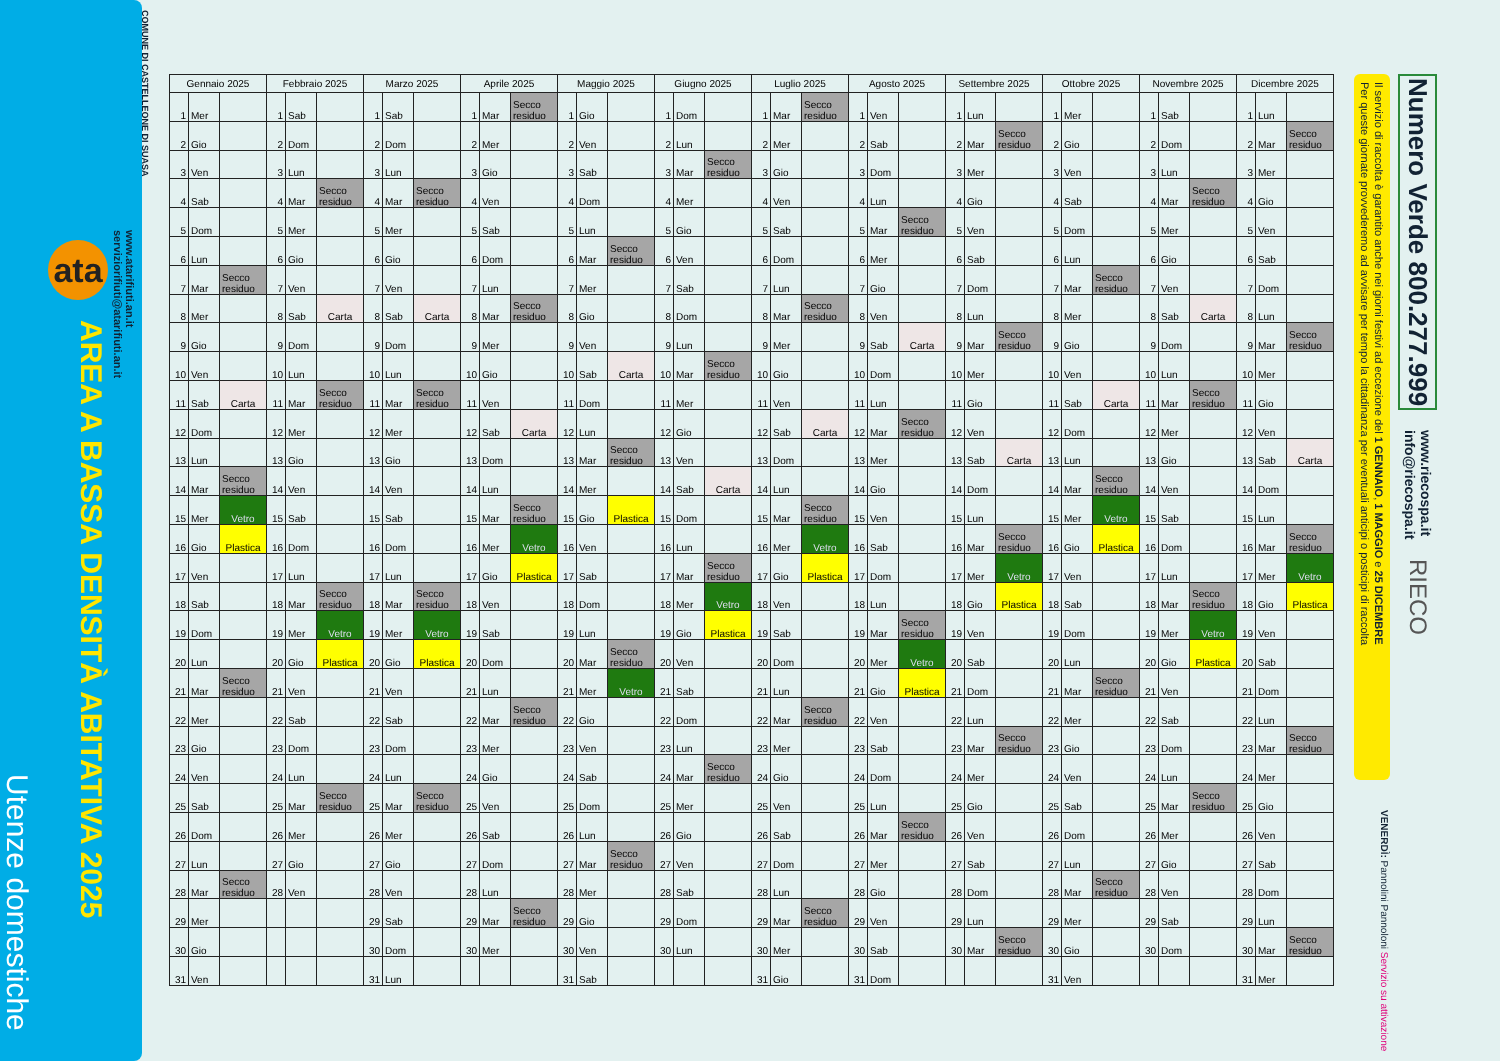COMUNE DI CASTELLEONE DI SUASA
www.atarifiuti.an.it
serviziorifiuti@atarifiuti.an.it
ata
AREA A BASSA DENSITÀ ABITATIVA 2025
Utenze domestiche
| Gennaio 2025 | | | Febbraio 2025 | | | Marzo 2025 | | | Aprile 2025 | | | Maggio 2025 | | | Giugno 2025 | | | Luglio 2025 | | | Agosto 2025 | | | Settembre 2025 | | | Ottobre 2025 | | | Novembre 2025 | | | Dicembre 2025 | | |
| --- | --- | --- | --- | --- | --- | --- | --- | --- | --- | --- | --- | --- | --- | --- | --- | --- | --- | --- | --- | --- | --- | --- | --- | --- | --- | --- | --- | --- | --- | --- | --- | --- | --- | --- | --- |
| 1 | Mer | | 1 | Sab | | 1 | Sab | | 1 | Mar | Secco residuo | 1 | Gio | | 1 | Dom | | 1 | Mar | Secco residuo | 1 | Ven | | 1 | Lun | | 1 | Mer | | 1 | Sab | | 1 | Lun | |
| 2 | Gio | | 2 | Dom | | 2 | Dom | | 2 | Mer | | 2 | Ven | | 2 | Lun | | 2 | Mer | | 2 | Sab | | 2 | Mar | Secco residuo | 2 | Gio | | 2 | Dom | | 2 | Mar | Secco residuo |
| 3 | Ven | | 3 | Lun | | 3 | Lun | | 3 | Gio | | 3 | Sab | | 3 | Mar | Secco residuo | 3 | Gio | | 3 | Dom | | 3 | Mer | | 3 | Ven | | 3 | Lun | | 3 | Mer | |
| 4 | Sab | | 4 | Mar | Secco residuo | 4 | Mar | Secco residuo | 4 | Ven | | 4 | Dom | | 4 | Mer | | 4 | Ven | | 4 | Lun | | 4 | Gio | | 4 | Sab | | 4 | Mar | Secco residuo | 4 | Gio | |
| 5 | Dom | | 5 | Mer | | 5 | Mer | | 5 | Sab | | 5 | Lun | | 5 | Gio | | 5 | Sab | | 5 | Mar | Secco residuo | 5 | Ven | | 5 | Dom | | 5 | Mer | | 5 | Ven | |
| 6 | Lun | | 6 | Gio | | 6 | Gio | | 6 | Dom | | 6 | Mar | Secco residuo | 6 | Ven | | 6 | Dom | | 6 | Mer | | 6 | Sab | | 6 | Lun | | 6 | Gio | | 6 | Sab | |
| 7 | Mar | Secco residuo | 7 | Ven | | 7 | Ven | | 7 | Lun | | 7 | Mer | | 7 | Sab | | 7 | Lun | | 7 | Gio | | 7 | Dom | | 7 | Mar | Secco residuo | 7 | Ven | | 7 | Dom | |
| 8 | Mer | | 8 | Sab | Carta | 8 | Sab | Carta | 8 | Mar | Secco residuo | 8 | Gio | | 8 | Dom | | 8 | Mar | Secco residuo | 8 | Ven | | 8 | Lun | | 8 | Mer | | 8 | Sab | Carta | 8 | Lun | |
| 9 | Gio | | 9 | Dom | | 9 | Dom | | 9 | Mer | | 9 | Ven | | 9 | Lun | | 9 | Mer | | 9 | Sab | Carta | 9 | Mar | Secco residuo | 9 | Gio | | 9 | Dom | | 9 | Mar | Secco residuo |
| 10 | Ven | | 10 | Lun | | 10 | Lun | | 10 | Gio | | 10 | Sab | Carta | 10 | Mar | Secco residuo | 10 | Gio | | 10 | Dom | | 10 | Mer | | 10 | Ven | | 10 | Lun | | 10 | Mer | |
| 11 | Sab | Carta | 11 | Mar | Secco residuo | 11 | Mar | Secco residuo | 11 | Ven | | 11 | Dom | | 11 | Mer | | 11 | Ven | | 11 | Lun | | 11 | Gio | | 11 | Sab | Carta | 11 | Mar | Secco residuo | 11 | Gio | |
| 12 | Dom | | 12 | Mer | | 12 | Mer | | 12 | Sab | Carta | 12 | Lun | | 12 | Gio | | 12 | Sab | Carta | 12 | Mar | Secco residuo | 12 | Ven | | 12 | Dom | | 12 | Mer | | 12 | Ven | |
| 13 | Lun | | 13 | Gio | | 13 | Gio | | 13 | Dom | | 13 | Mar | Secco residuo | 13 | Ven | | 13 | Dom | | 13 | Mer | | 13 | Sab | Carta | 13 | Lun | | 13 | Gio | | 13 | Sab | Carta |
| 14 | Mar | Secco residuo | 14 | Ven | | 14 | Ven | | 14 | Lun | | 14 | Mer | | 14 | Sab | Carta | 14 | Lun | | 14 | Gio | | 14 | Dom | | 14 | Mar | Secco residuo | 14 | Ven | | 14 | Dom | |
| 15 | Mer | Vetro | 15 | Sab | | 15 | Sab | | 15 | Mar | Secco residuo | 15 | Gio | Plastica | 15 | Dom | | 15 | Mar | Secco residuo | 15 | Ven | | 15 | Lun | | 15 | Mer | Vetro | 15 | Sab | | 15 | Lun | |
| 16 | Gio | Plastica | 16 | Dom | | 16 | Dom | | 16 | Mer | Vetro | 16 | Ven | | 16 | Lun | | 16 | Mer | Vetro | 16 | Sab | | 16 | Mar | Secco residuo | 16 | Gio | Plastica | 16 | Dom | | 16 | Mar | Secco residuo |
| 17 | Ven | | 17 | Lun | | 17 | Lun | | 17 | Gio | Plastica | 17 | Sab | | 17 | Mar | Secco residuo | 17 | Gio | Plastica | 17 | Dom | | 17 | Mer | Vetro | 17 | Ven | | 17 | Lun | | 17 | Mer | Vetro |
| 18 | Sab | | 18 | Mar | Secco residuo | 18 | Mar | Secco residuo | 18 | Ven | | 18 | Dom | | 18 | Mer | Vetro | 18 | Ven | | 18 | Lun | | 18 | Gio | Plastica | 18 | Sab | | 18 | Mar | Secco residuo | 18 | Gio | Plastica |
| 19 | Dom | | 19 | Mer | Vetro | 19 | Mer | Vetro | 19 | Sab | | 19 | Lun | | 19 | Gio | Plastica | 19 | Sab | | 19 | Mar | Secco residuo | 19 | Ven | | 19 | Dom | | 19 | Mer | Vetro | 19 | Ven | |
| 20 | Lun | | 20 | Gio | Plastica | 20 | Gio | Plastica | 20 | Dom | | 20 | Mar | Secco residuo | 20 | Ven | | 20 | Dom | | 20 | Mer | Vetro | 20 | Sab | | 20 | Lun | | 20 | Gio | Plastica | 20 | Sab | |
| 21 | Mar | Secco residuo | 21 | Ven | | 21 | Ven | | 21 | Lun | | 21 | Mer | Vetro | 21 | Sab | | 21 | Lun | | 21 | Gio | Plastica | 21 | Dom | | 21 | Mar | Secco residuo | 21 | Ven | | 21 | Dom | |
| 22 | Mer | | 22 | Sab | | 22 | Sab | | 22 | Mar | Secco residuo | 22 | Gio | | 22 | Dom | | 22 | Mar | Secco residuo | 22 | Ven | | 22 | Lun | | 22 | Mer | | 22 | Sab | | 22 | Lun | |
| 23 | Gio | | 23 | Dom | | 23 | Dom | | 23 | Mer | | 23 | Ven | | 23 | Lun | | 23 | Mer | | 23 | Sab | | 23 | Mar | Secco residuo | 23 | Gio | | 23 | Dom | | 23 | Mar | Secco residuo |
| 24 | Ven | | 24 | Lun | | 24 | Lun | | 24 | Gio | | 24 | Sab | | 24 | Mar | Secco residuo | 24 | Gio | | 24 | Dom | | 24 | Mer | | 24 | Ven | | 24 | Lun | | 24 | Mer | |
| 25 | Sab | | 25 | Mar | Secco residuo | 25 | Mar | Secco residuo | 25 | Ven | | 25 | Dom | | 25 | Mer | | 25 | Ven | | 25 | Lun | | 25 | Gio | | 25 | Sab | | 25 | Mar | Secco residuo | 25 | Gio | |
| 26 | Dom | | 26 | Mer | | 26 | Mer | | 26 | Sab | | 26 | Lun | | 26 | Gio | | 26 | Sab | | 26 | Mar | Secco residuo | 26 | Ven | | 26 | Dom | | 26 | Mer | | 26 | Ven | |
| 27 | Lun | | 27 | Gio | | 27 | Gio | | 27 | Dom | | 27 | Mar | Secco residuo | 27 | Ven | | 27 | Dom | | 27 | Mer | | 27 | Sab | | 27 | Lun | | 27 | Gio | | 27 | Sab | |
| 28 | Mar | Secco residuo | 28 | Ven | | 28 | Ven | | 28 | Lun | | 28 | Mer | | 28 | Sab | | 28 | Lun | | 28 | Gio | | 28 | Dom | | 28 | Mar | Secco residuo | 28 | Ven | | 28 | Dom | |
| 29 | Mer | | | | | 29 | Sab | | 29 | Mar | Secco residuo | 29 | Gio | | 29 | Dom | | 29 | Mar | Secco residuo | 29 | Ven | | 29 | Lun | | 29 | Mer | | 29 | Sab | | 29 | Lun | |
| 30 | Gio | | | | | 30 | Dom | | 30 | Mer | | 30 | Ven | | 30 | Lun | | 30 | Mer | | 30 | Sab | | 30 | Mar | Secco residuo | 30 | Gio | | 30 | Dom | | 30 | Mar | Secco residuo |
| 31 | Ven | | | | | 31 | Lun | | | | | 31 | Sab | | | | | 31 | Gio | | 31 | Dom | | | | | 31 | Ven | | | | | 31 | Mer | |
Il servizio di raccolta è garantito anche nei giorni festivi ad eccezione del 1 GENNAIO, 1 MAGGIO e 25 DICEMBRE
Per queste giornate provvederemo ad avvisare per tempo la cittadinanza per eventuali anticipi o posticipi di raccolta
VENERDÌ: Pannolini Pannoloni Servizio su attivazione
Numero Verde 800.277.999
www.riecospa.it
info@riecospa.it
RIECO